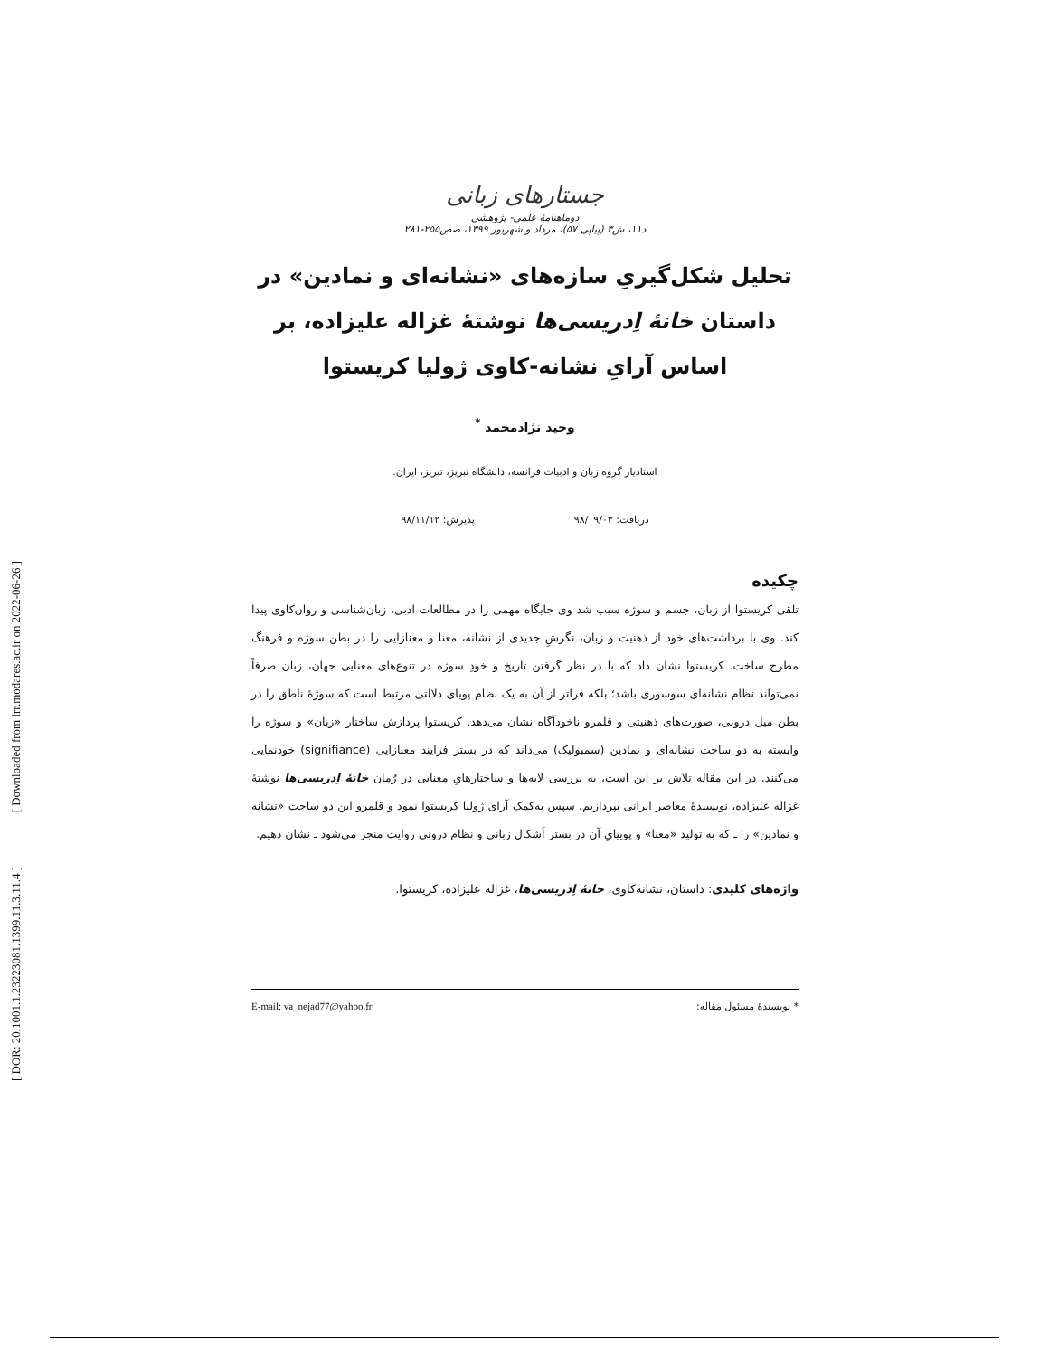[ Downloaded from lrr.modares.ac.ir on 2022-06-26 ]
[ DOR: 20.1001.1.23223081.1399.11.3.11.4 ]
جستارهای زبانی
دوماهنامهٔ علمی- پژوهشی
د۱۱، ش۳ (پیاپی ۵۷)، مرداد و شهریور ۱۳۹۹، صص۲۵۵-۲۸۱
تحلیل شکل‌گیریِ سازه‌های «نشانه‌ای و نمادین» در داستان خانهٔ اِدریسی‌ها نوشتهٔ غزاله علیزاده، بر اساس آرایِ نشانه-کاوی ژولیا کریستوا
وحید نژادمحمد <sup>*</sup>
استادیار گروه زبان و ادبیات فرانسه، دانشگاه تبریز، تبریز، ایران.
دریافت: ۹۸/۰۹/۰۳ پذیرش: ۹۸/۱۱/۱۲
چکیده
تلقی کریستوا از زبان، جسم و سوژه سبب شد وی جایگاه مهمی را در مطالعات ادبی، زبان‌شناسی و روان‌کاوی پیدا کند. وی با برداشت‌های خود از ذهنیت و زبان، نگرشِ جدیدی از نشانه، معنا و معنازایی را در بطن سوژه و فرهنگ مطرح ساخت. کریستوا نشان داد که با در نظر گرفتن تاریخ و خودِ سوژه در تنوع‌های معنایی جهان، زبان صرفاً نمی‌تواند نظام نشانه‌ای سوسوری باشد؛ بلکه فراتر از آن به یک نظام پویای دلالتی مرتبط است که سوژهٔ ناطق را در بطن میل درونی، صورت‌های ذهنیتی و قلمرو ناخودآگاه نشان می‌دهد. کریستوا پردازش ساختار «زبان» و سوژه را وابسته به دو ساحت نشانه‌ای و نمادین (سمبولیک) می‌داند که در بستر فرایند معنازایی (signifiance) خودنمایی می‌کنند. در این مقاله تلاش بر این است، به بررسی لایه‌ها و ساختارهایِ معنایی در رُمان خانهٔ اِدریسی‌ها نوشتهٔ غزاله علیزاده، نویسندهٔ معاصر ایرانی بپردازیم، سپس به‌کمک آرای ژولیا کریستوا نمود و قلمرو این دو ساحت «نشانه و نمادین» را ـ که به تولید «معنا» و پوییایِ آن در بستر اَشکال زبانی و نظام درونی روایت منجر می‌شود ـ نشان دهیم.
واژه‌های کلیدی: داستان، نشانه‌کاوی، خانهٔ اِدریسی‌ها، غزاله علیزاده، کریستوا.
* نویسندهٔ مسئول مقاله: E-mail: va_nejad77@yahoo.fr